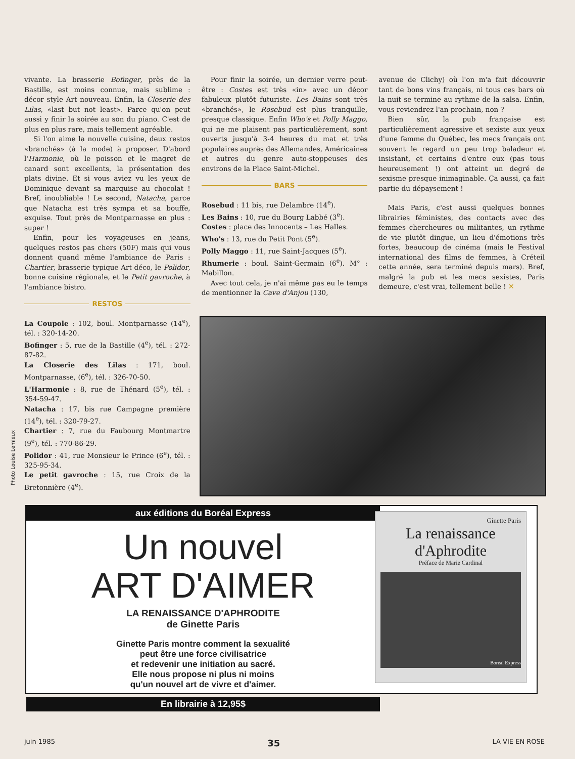vivante. La brasserie Bofinger, près de la Bastille, est moins connue, mais sublime : décor style Art nouveau. Enfin, la Closerie des Lilas, «last but not least». Parce qu'on peut aussi y finir la soirée au son du piano. C'est de plus en plus rare, mais tellement agréable.
Si l'on aime la nouvelle cuisine, deux restos «branchés» (à la mode) à proposer. D'abord l'Harmonie, où le poisson et le magret de canard sont excellents, la présentation des plats divine. Et si vous aviez vu les yeux de Dominique devant sa marquise au chocolat ! Bref, inoubliable ! Le second, Natacha, parce que Natacha est très sympa et sa bouffe, exquise. Tout près de Montparnasse en plus : super !
Enfin, pour les voyageuses en jeans, quelques restos pas chers (50F) mais qui vous donnent quand même l'ambiance de Paris : Chartier, brasserie typique Art déco, le Polidor, bonne cuisine régionale, et le Petit gavroche, à l'ambiance bistro.
RESTOS
La Coupole : 102, boul. Montparnasse (14<sup>e</sup>), tél. : 320-14-20.
Bofinger : 5, rue de la Bastille (4<sup>e</sup>), tél. : 272-87-82.
La Closerie des Lilas : 171, boul. Montparnasse, (6<sup>e</sup>), tél. : 326-70-50.
L'Harmonie : 8, rue de Thénard (5<sup>e</sup>), tél. : 354-59-47.
Natacha : 17, bis rue Campagne première (14<sup>e</sup>), tél. : 320-79-27.
Chartier : 7, rue du Faubourg Montmartre (9<sup>e</sup>), tél. : 770-86-29.
Polidor : 41, rue Monsieur le Prince (6<sup>e</sup>), tél. : 325-95-34.
Le petit gavroche : 15, rue Croix de la Bretonnière (4<sup>e</sup>).
Pour finir la soirée, un dernier verre peut-être : Costes est très «in» avec un décor fabuleux plutôt futuriste. Les Bains sont très «branchés», le Rosebud est plus tranquille, presque classique. Enfin Who's et Polly Maggo, qui ne me plaisent pas particulièrement, sont ouverts jusqu'à 3-4 heures du mat et très populaires auprès des Allemandes, Américaines et autres du genre auto-stoppeuses des environs de la Place Saint-Michel.
BARS
Rosebud : 11 bis, rue Delambre (14<sup>e</sup>).
Les Bains : 10, rue du Bourg Labbé (3<sup>e</sup>).
Costes : place des Innocents – Les Halles.
Who's : 13, rue du Petit Pont (5<sup>e</sup>).
Polly Maggo : 11, rue Saint-Jacques (5<sup>e</sup>).
Rhumerie : boul. Saint-Germain (6<sup>e</sup>). M° : Mabillon.
Avec tout cela, je n'ai même pas eu le temps de mentionner la Cave d'Anjou (130,
avenue de Clichy) où l'on m'a fait découvrir tant de bons vins français, ni tous ces bars où la nuit se termine au rythme de la salsa. Enfin, vous reviendrez l'an prochain, non ?
Bien sûr, la pub française est particulièrement agressive et sexiste aux yeux d'une femme du Québec, les mecs français ont souvent le regard un peu trop baladeur et insistant, et certains d'entre eux (pas tous heureusement !) ont atteint un degré de sexisme presque inimaginable. Ça aussi, ça fait partie du dépaysement !
Mais Paris, c'est aussi quelques bonnes librairies féministes, des contacts avec des femmes chercheures ou militantes, un rythme de vie plutôt dingue, un lieu d'émotions très fortes, beaucoup de cinéma (mais le Festival international des films de femmes, à Créteil cette année, sera terminé depuis mars). Bref, malgré la pub et les mecs sexistes, Paris demeure, c'est vrai, tellement belle ! ✕
Photo Louise Lemieux
aux éditions du Boréal Express
Un nouvel
ART D'AIMER
LA RENAISSANCE D'APHRODITE
de Ginette Paris
Ginette Paris montre comment la sexualité
peut être une force civilisatrice
et redevenir une initiation au sacré.
Elle nous propose ni plus ni moins
qu'un nouvel art de vivre et d'aimer.
En librairie à 12,95$
Ginette Paris
La renaissance
d'Aphrodite
Préface de Marie Cardinal
Boréal Express
juin 1985 35 LA VIE EN ROSE